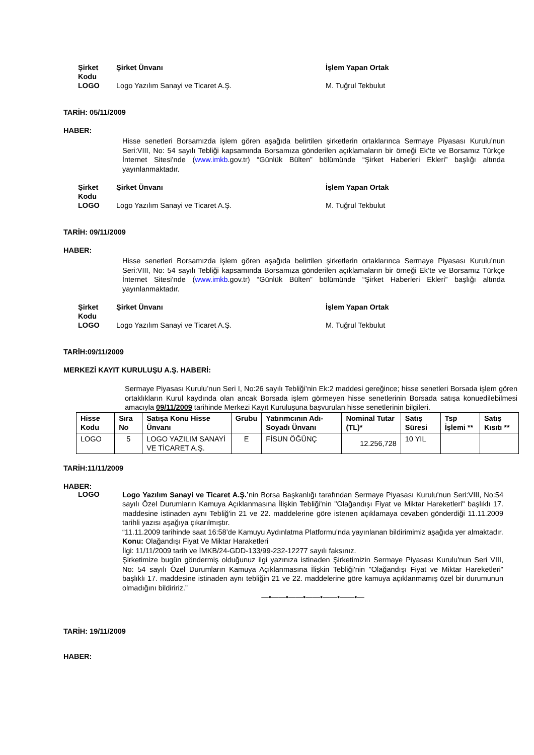Şirket Kodu Şirket Ünvanı İşlem Yapan Ortak LOGO Logo Yazılım Sanayi ve Ticaret A.Ş. M. Tuğrul Tekbulut
TARİH: 05/11/2009
HABER:
Hisse senetleri Borsamızda işlem gören aşağıda belirtilen şirketlerin ortaklarınca Sermaye Piyasası Kurulu’nun Seri:VIII, No: 54 sayılı Tebliği kapsamında Borsamıza gönderilen açıklamaların bir örneği Ek’te ve Borsamız Türkçe İnternet Sitesi’nde (www.imkb.gov.tr) “Günlük Bülten” bölümünde “Şirket Haberleri Ekleri” başlığı altında yayınlanmaktadır.
Şirket Kodu Şirket Ünvanı İşlem Yapan Ortak LOGO Logo Yazılım Sanayi ve Ticaret A.Ş. M. Tuğrul Tekbulut
TARİH: 09/11/2009
HABER:
Hisse senetleri Borsamızda işlem gören aşağıda belirtilen şirketlerin ortaklarınca Sermaye Piyasası Kurulu’nun Seri:VIII, No: 54 sayılı Tebliği kapsamında Borsamıza gönderilen açıklamaların bir örneği Ek’te ve Borsamız Türkçe İnternet Sitesi’nde (www.imkb.gov.tr) “Günlük Bülten” bölümünde “Şirket Haberleri Ekleri” başlığı altında yayınlanmaktadır.
Şirket Kodu Şirket Ünvanı İşlem Yapan Ortak LOGO Logo Yazılım Sanayi ve Ticaret A.Ş. M. Tuğrul Tekbulut
TARİH:09/11/2009
MERKEZİ KAYIT KURULUŞU A.Ş. HABERİ:
Sermaye Piyasası Kurulu’nun Seri I, No:26 sayılı Tebliği’nin Ek:2 maddesi gereğince; hisse senetleri Borsada işlem gören ortaklıkların Kurul kaydında olan ancak Borsada işlem görmeyen hisse senetlerinin Borsada satışa konuedilebilmesi amacıyla 09/11/2009 tarihinde Merkezi Kayıt Kuruluşuna başvurulan hisse senetlerinin bilgileri.
| Hisse Kodu | Sıra No | Satışa Konu Hisse Ünvanı | Grubu | Yatırımcının Adı-Soyadı Ünvanı | Nominal Tutar (TL)* | Satış Süresi | Tsp İşlemi ** | Satış Kısıtı ** |
| --- | --- | --- | --- | --- | --- | --- | --- | --- |
| LOGO | 5 | LOGO YAZILIM SANAYİ VE TİCARET A.Ş. | E | FİSUN ÖĞÜNÇ | 12.256,728 | 10 YIL | | |
TARİH:11/11/2009
HABER:
LOGO
Logo Yazılım Sanayi ve Ticaret A.Ş.’nin Borsa Başkanlığı tarafından Sermaye Piyasası Kurulu'nun Seri:VIII, No:54 sayılı Özel Durumların Kamuya Açıklanmasına İlişkin Tebliği'nin "Olağandışı Fiyat ve Miktar Hareketleri" başlıklı 17. maddesine istinaden aynı Tebliğ'in 21 ve 22. maddelerine göre istenen açıklamaya cevaben gönderdiği 11.11.2009 tarihli yazısı aşağıya çıkarılmıştır.
“11.11.2009 tarihinde saat 16:58’de Kamuyu Aydınlatma Platformu’nda yayınlanan bildirimimiz aşağıda yer almaktadır.
Konu: Olağandışı Fiyat Ve Miktar Haraketleri
İlgi: 11/11/2009 tarih ve İMKB/24-GDD-133/99-232-12277 sayılı faksınız.
Şirketimize bugün göndermiş olduğunuz ilgi yazınıza istinaden Şirketimizin Sermaye Piyasası Kurulu'nun Seri VIII, No: 54 sayılı Özel Durumların Kamuya Açıklanmasına İlişkin Tebliği'nin "Olağandışı Fiyat ve Miktar Hareketleri" başlıklı 17. maddesine istinaden aynı tebliğin 21 ve 22. maddelerine göre kamuya açıklanmamış özel bir durumunun olmadığını bildiririz.”
—•——•——•——•——•——•—
TARİH: 19/11/2009
HABER: